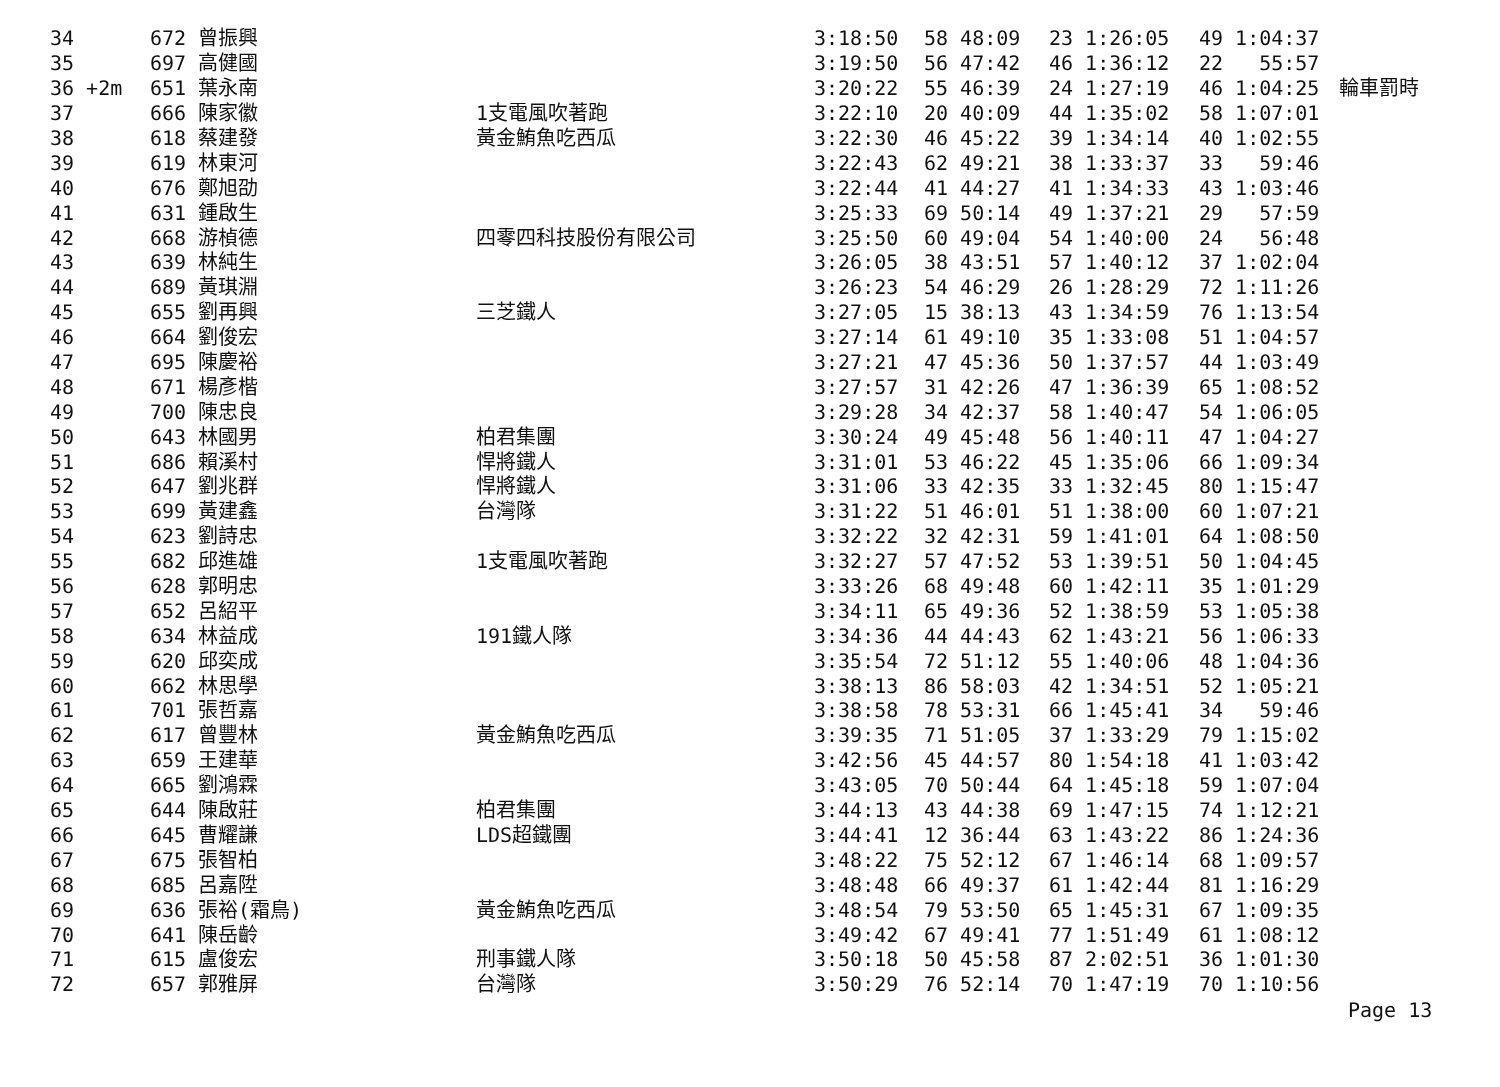| 34 | 672 | 曾振興 | | 3:18:50 | 58 48:09 | 23 1:26:05 | 49 1:04:37 | |
| 35 | 697 | 高健國 | | 3:19:50 | 56 47:42 | 46 1:36:12 | 22 55:57 | |
| 36 +2m | 651 | 葉永南 | | 3:20:22 | 55 46:39 | 24 1:27:19 | 46 1:04:25 | 輪車罰時 |
| 37 | 666 | 陳家徽 | 1支電風吹著跑 | 3:22:10 | 20 40:09 | 44 1:35:02 | 58 1:07:01 | |
| 38 | 618 | 蔡建發 | 黃金鮪魚吃西瓜 | 3:22:30 | 46 45:22 | 39 1:34:14 | 40 1:02:55 | |
| 39 | 619 | 林東河 | | 3:22:43 | 62 49:21 | 38 1:33:37 | 33 59:46 | |
| 40 | 676 | 鄭旭劭 | | 3:22:44 | 41 44:27 | 41 1:34:33 | 43 1:03:46 | |
| 41 | 631 | 鍾啟生 | | 3:25:33 | 69 50:14 | 49 1:37:21 | 29 57:59 | |
| 42 | 668 | 游楨德 | 四零四科技股份有限公司 | 3:25:50 | 60 49:04 | 54 1:40:00 | 24 56:48 | |
| 43 | 639 | 林純生 | | 3:26:05 | 38 43:51 | 57 1:40:12 | 37 1:02:04 | |
| 44 | 689 | 黃琪淵 | | 3:26:23 | 54 46:29 | 26 1:28:29 | 72 1:11:26 | |
| 45 | 655 | 劉再興 | 三芝鐵人 | 3:27:05 | 15 38:13 | 43 1:34:59 | 76 1:13:54 | |
| 46 | 664 | 劉俊宏 | | 3:27:14 | 61 49:10 | 35 1:33:08 | 51 1:04:57 | |
| 47 | 695 | 陳慶裕 | | 3:27:21 | 47 45:36 | 50 1:37:57 | 44 1:03:49 | |
| 48 | 671 | 楊彥楷 | | 3:27:57 | 31 42:26 | 47 1:36:39 | 65 1:08:52 | |
| 49 | 700 | 陳忠良 | | 3:29:28 | 34 42:37 | 58 1:40:47 | 54 1:06:05 | |
| 50 | 643 | 林國男 | 柏君集團 | 3:30:24 | 49 45:48 | 56 1:40:11 | 47 1:04:27 | |
| 51 | 686 | 賴溪村 | 悍將鐵人 | 3:31:01 | 53 46:22 | 45 1:35:06 | 66 1:09:34 | |
| 52 | 647 | 劉兆群 | 悍將鐵人 | 3:31:06 | 33 42:35 | 33 1:32:45 | 80 1:15:47 | |
| 53 | 699 | 黃建鑫 | 台灣隊 | 3:31:22 | 51 46:01 | 51 1:38:00 | 60 1:07:21 | |
| 54 | 623 | 劉詩忠 | | 3:32:22 | 32 42:31 | 59 1:41:01 | 64 1:08:50 | |
| 55 | 682 | 邱進雄 | 1支電風吹著跑 | 3:32:27 | 57 47:52 | 53 1:39:51 | 50 1:04:45 | |
| 56 | 628 | 郭明忠 | | 3:33:26 | 68 49:48 | 60 1:42:11 | 35 1:01:29 | |
| 57 | 652 | 呂紹平 | | 3:34:11 | 65 49:36 | 52 1:38:59 | 53 1:05:38 | |
| 58 | 634 | 林益成 | 191鐵人隊 | 3:34:36 | 44 44:43 | 62 1:43:21 | 56 1:06:33 | |
| 59 | 620 | 邱奕成 | | 3:35:54 | 72 51:12 | 55 1:40:06 | 48 1:04:36 | |
| 60 | 662 | 林思學 | | 3:38:13 | 86 58:03 | 42 1:34:51 | 52 1:05:21 | |
| 61 | 701 | 張哲嘉 | | 3:38:58 | 78 53:31 | 66 1:45:41 | 34 59:46 | |
| 62 | 617 | 曾豐林 | 黃金鮪魚吃西瓜 | 3:39:35 | 71 51:05 | 37 1:33:29 | 79 1:15:02 | |
| 63 | 659 | 王建華 | | 3:42:56 | 45 44:57 | 80 1:54:18 | 41 1:03:42 | |
| 64 | 665 | 劉鴻霖 | | 3:43:05 | 70 50:44 | 64 1:45:18 | 59 1:07:04 | |
| 65 | 644 | 陳啟莊 | 柏君集團 | 3:44:13 | 43 44:38 | 69 1:47:15 | 74 1:12:21 | |
| 66 | 645 | 曹耀謙 | LDS超鐵團 | 3:44:41 | 12 36:44 | 63 1:43:22 | 86 1:24:36 | |
| 67 | 675 | 張智柏 | | 3:48:22 | 75 52:12 | 67 1:46:14 | 68 1:09:57 | |
| 68 | 685 | 呂嘉陞 | | 3:48:48 | 66 49:37 | 61 1:42:44 | 81 1:16:29 | |
| 69 | 636 | 張裕(霜鳥) | 黃金鮪魚吃西瓜 | 3:48:54 | 79 53:50 | 65 1:45:31 | 67 1:09:35 | |
| 70 | 641 | 陳岳齡 | | 3:49:42 | 67 49:41 | 77 1:51:49 | 61 1:08:12 | |
| 71 | 615 | 盧俊宏 | 刑事鐵人隊 | 3:50:18 | 50 45:58 | 87 2:02:51 | 36 1:01:30 | |
| 72 | 657 | 郭雅屏 | 台灣隊 | 3:50:29 | 76 52:14 | 70 1:47:19 | 70 1:10:56 | |
Page 13